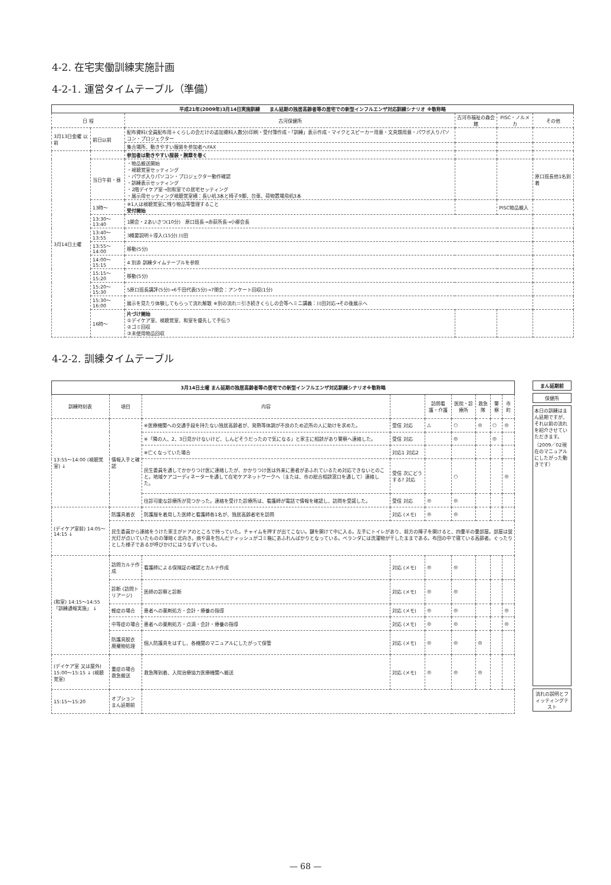4-2. 在宅実働訓練実施計画
4-2-1. 運営タイムテーブル（準備）
| 平成21年(2009年)3月14日実施訓練 まん延期の独居高齢者等の居宅での新型インフルエンザ対応訓練シナリオ ※敬称略 | | | | | |
| 日 程 | | 古河保健所 | 古河市福祉の森会館 | PISC・ノルメカ | その他 |
| 3月13日金曜 以前 | 前日以前 | 配布資料(全員配布用＋くらしの会だけの追加資料人数分)印刷・受付簿作成・「訓練」表示作成・マイクとスピーカー用意・文具類用意・パワポ入りパソコン・プロジェクター | | | |
| | | 集合場所、動きやすい服装を参加者へFAX | | | |
| 3月14日土曜 | | 参加者は動きやすい服装・腕章を巻く | | | |
| | 当日午前・昼 | ・物品搬送開始 ・視聴覚室セッティング ・パワポ入りパソコン・プロジェクター動作確認 ・訓練表示セッティング ・2階デイケア室→別和室での居宅セッティング ・展示用セッティング視聴覚室横：長い机3本と椅子9脚、台車、荷物置場用机3本 | | | 原口班長他1名到着 |
| | 13時〜 | ※1人は視聴覚室に残り物品等管理すること 受付開始 | | PISC物品搬入 | |
| | 13:30〜13:40 | 1開会・2あいさつ(10分) 原口班長→赤荻所長→小柳会長 | | | |
| | 13:40〜13:55 | 3概要説明＋導入(15分) 川田 | | | |
| | 13:55〜14:00 | 移動(5分) | | | |
| | 14:00〜15:15 | 4 別添 訓練タイムテーブルを参照 | | | |
| | 15:15〜15:20 | 移動(5分) | | | |
| | 15:20〜15:30 | 5原口班長講評(5分)→6千田代表(5分)→7閉会：アンケート回収(1分) | | | |
| | 15:30〜16:00 | 展示を見たり体験してもらって流れ解散 ※別の流れ＝引き続きくらしの会等へミニ講義：川田対応→その後展示へ | | | |
| | 16時〜 | 片づけ開始 ①デイケア室、視聴覚室、和室を優先して手伝う ②ゴミ回収 ③未使用物品回収 | | | |
4-2-2. 訓練タイムテーブル
| 3月14日土曜 まん延期の独居高齢者等の居宅での新型インフルエンザ対応訓練シナリオ※敬称略 | | | | | | | | |
| 訓練時刻表 | 項目 | 内容 | | 訪問看護・介護 | 医院・診療所 | 救急隊 | 警察 | 市町 |
| 13:55〜14:00 (視聴覚室) ↓ | 情報入手と確認 | ※医療機関への交通手段を持たない独居高齢者が、発熱等体調が不良のため近所の人に助けを求めた。 | 受信 対応 | △ | ○ | ◎ | ○ | ◎ |
| | | ※「隣の人、2、3日見かけないけど、しんどそうだったので気になる」と家主に相談があり警察へ連絡した。 | 受信 対応 | | ◎ | | ◎ | |
| | | ※亡くなっていた場合 | 対応1 対応2 | | | | | |
| | | 民生委員を通してかかりつけ医に連絡したが、かかりつけ医は外来に患者があふれているため対応できないとのこと。地域ケアコーディネーターを通して在宅ケアネットワークへ（または、市の総合相談窓口を通して）連絡した。 | 受信 次にどうする? 対応 | | ○ | | | ◎ |
| | | 往診可能な診療所が見つかった。連絡を受けた診療所は、看護師が電話で情報を確認し、訪問を受諾した。 | 受信 対応 | ◎ | ◎ | | | |
| (デイケア室前) 14:05〜14:15 ↓ | 防護具着衣 | 防護服を着用した医師と看護師各1名が、独居高齢者宅を訪問 | 対応 (メモ) | ◎ | ◎ | | | |
| | 民生委員から連絡をうけた家主がドアのところで待っていた。チャイムを押すが出てこない。鍵を開けて中に入る。左手にトイレがあり、前方の障子を開けると、四畳半の畳部屋。部屋は蛍光灯が点いていたものの薄暗く北向き。痰や鼻を包んだティッシュがゴミ箱にあふれんばかりとなっている。ベランダには洗濯物が干したままである。布団の中で寝ている高齢者。ぐったりとした様子であるが呼びかけにはうなずいている。 | | | | | | | |
| (和室) 14:15〜14:55 「訓練通報実施」 ↓ | 訪問カルテ作成 | 看護師による保険証の確認とカルテ作成 | 対応 (メモ) | ◎ | ◎ | | | |
| | 診断 (訪問トリアージ) | 医師の診察と診断 | 対応 (メモ) | ◎ | ◎ | | | |
| | 軽症の場合 | 患者への薬剤処方・会計・療養の指導 | 対応 (メモ) | ◎ | ◎ | | | ◎ |
| | 中等症の場合 | 患者への薬剤処方・点滴・会計・療養の指導 | 対応 (メモ) | ◎ | ◎ | | | ◎ |
| | 防護具脱衣 廃棄物処理 | 個人防護具をはずし、各機関のマニュアルにしたがって保管 | 対応 (メモ) | ◎ | ◎ | ◎ | | |
| (デイケア室 又は屋外) 15:00〜15:15 ↓ (視聴覚室) | 重症の場合 救急搬送 | 救急隊到着、入院治療協力医療機関へ搬送 | 対応 (メモ) | ◎ | ◎ | ◎ | | |
| 15:15〜15:20 | オプション まん延期前 | | | | | | | |
まん延期前
保健所
本日の訓練はまん延期ですが、それ以前の流れを紹介させていただきます。（2009／02現在のマニュアルにしたがった動きです）
流れの説明とフィッティングテスト
— 68 —